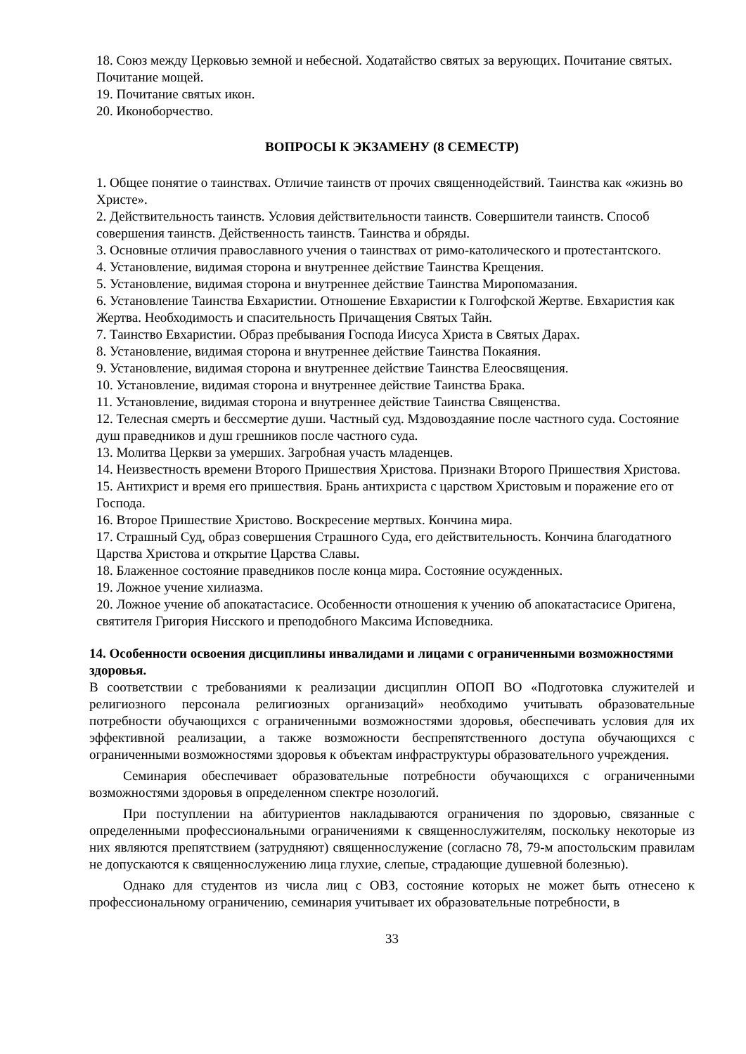18. Союз между Церковью земной и небесной. Ходатайство святых за верующих. Почитание святых. Почитание мощей.
19. Почитание святых икон.
20. Иконоборчество.
ВОПРОСЫ К ЭКЗАМЕНУ (8 СЕМЕСТР)
1. Общее понятие о таинствах. Отличие таинств от прочих священнодействий. Таинства как «жизнь во Христе».
2. Действительность таинств. Условия действительности таинств. Совершители таинств. Способ совершения таинств. Действенность таинств. Таинства и обряды.
3. Основные отличия православного учения о таинствах от римо-католического и протестантского.
4. Установление, видимая сторона и внутреннее действие Таинства Крещения.
5. Установление, видимая сторона и внутреннее действие Таинства Миропомазания.
6. Установление Таинства Евхаристии. Отношение Евхаристии к Голгофской Жертве. Евхаристия как Жертва. Необходимость и спасительность Причащения Святых Тайн.
7. Таинство Евхаристии. Образ пребывания Господа Иисуса Христа в Святых Дарах.
8. Установление, видимая сторона и внутреннее действие Таинства Покаяния.
9. Установление, видимая сторона и внутреннее действие Таинства Елеосвящения.
10. Установление, видимая сторона и внутреннее действие Таинства Брака.
11. Установление, видимая сторона и внутреннее действие Таинства Священства.
12. Телесная смерть и бессмертие души. Частный суд. Мздовоздаяние после частного суда. Состояние душ праведников и душ грешников после частного суда.
13. Молитва Церкви за умерших. Загробная участь младенцев.
14. Неизвестность времени Второго Пришествия Христова. Признаки Второго Пришествия Христова.
15. Антихрист и время его пришествия. Брань антихриста с царством Христовым и поражение его от Господа.
16. Второе Пришествие Христово. Воскресение мертвых. Кончина мира.
17. Страшный Суд, образ совершения Страшного Суда, его действительность. Кончина благодатного Царства Христова и открытие Царства Славы.
18. Блаженное состояние праведников после конца мира. Состояние осужденных.
19. Ложное учение хилиазма.
20. Ложное учение об апокатастасисе. Особенности отношения к учению об апокатастасисе Оригена, святителя Григория Нисского и преподобного Максима Исповедника.
14. Особенности освоения дисциплины инвалидами и лицами с ограниченными возможностями здоровья.
В соответствии с требованиями к реализации дисциплин ОПОП ВО «Подготовка служителей и религиозного персонала религиозных организаций» необходимо учитывать образовательные потребности обучающихся с ограниченными возможностями здоровья, обеспечивать условия для их эффективной реализации, а также возможности беспрепятственного доступа обучающихся с ограниченными возможностями здоровья к объектам инфраструктуры образовательного учреждения.
Семинария обеспечивает образовательные потребности обучающихся с ограниченными возможностями здоровья в определенном спектре нозологий.
При поступлении на абитуриентов накладываются ограничения по здоровью, связанные с определенными профессиональными ограничениями к священнослужителям, поскольку некоторые из них являются препятствием (затрудняют) священнослужение (согласно 78, 79-м апостольским правилам не допускаются к священнослужению лица глухие, слепые, страдающие душевной болезнью).
Однако для студентов из числа лиц с ОВЗ, состояние которых не может быть отнесено к профессиональному ограничению, семинария учитывает их образовательные потребности, в
33